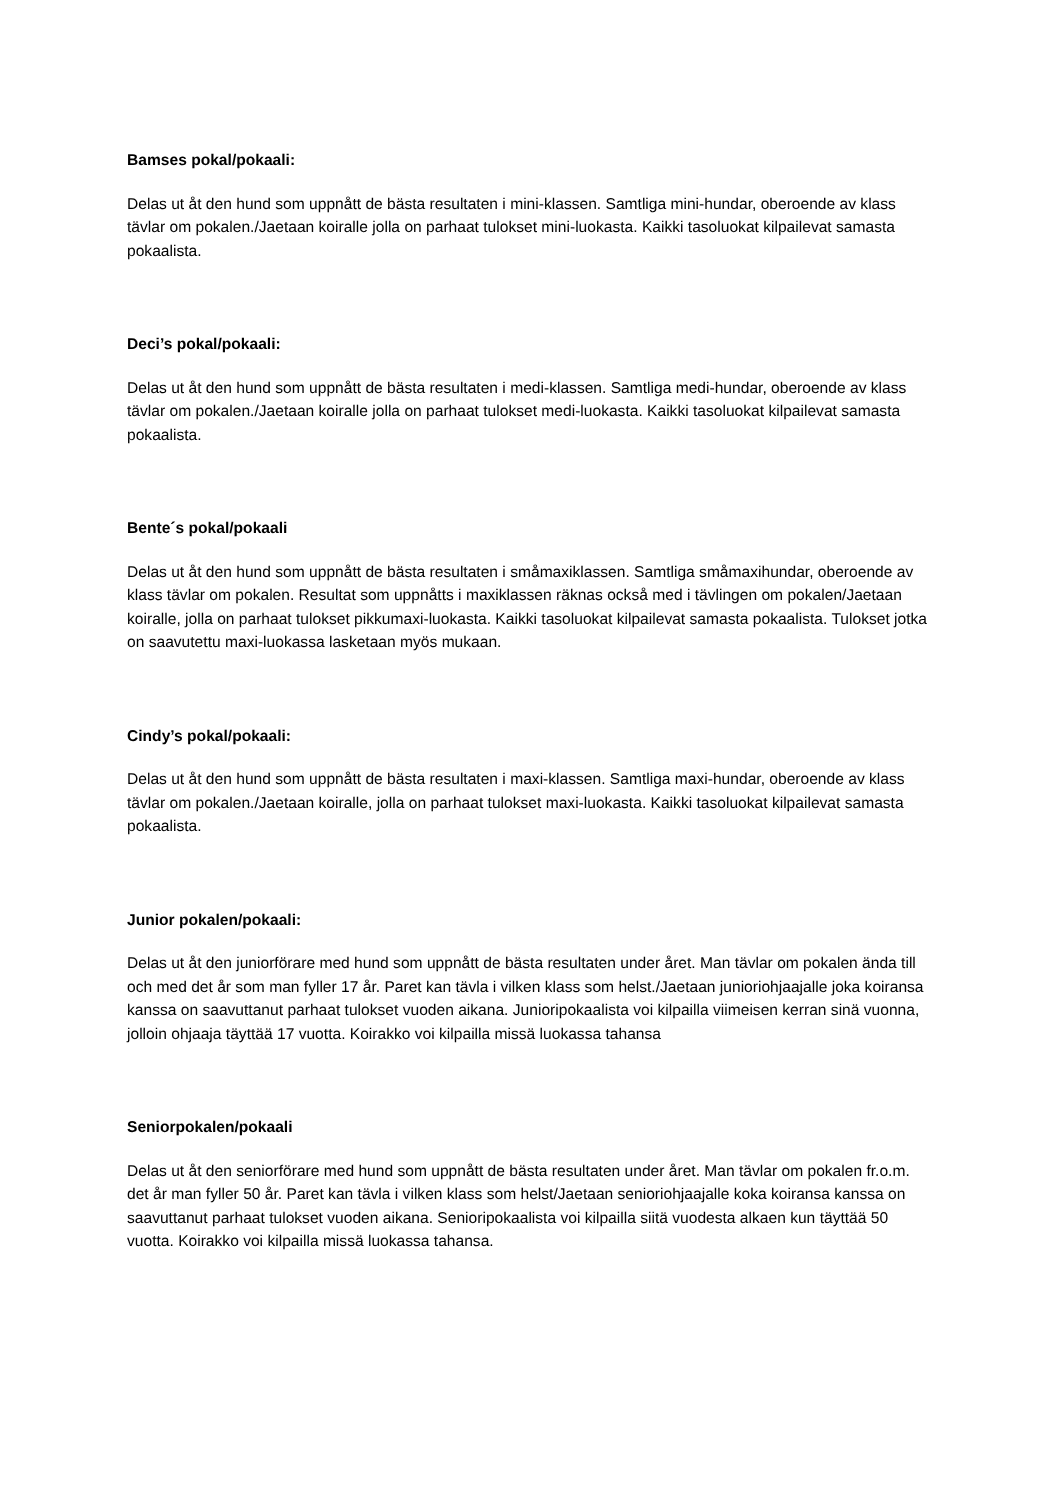Bamses pokal/pokaali:
Delas ut åt den hund som uppnått de bästa resultaten i mini-klassen. Samtliga mini-hundar, oberoende av klass tävlar om pokalen./Jaetaan koiralle jolla on parhaat tulokset mini-luokasta. Kaikki tasoluokat kilpailevat samasta pokaalista.
Deci’s pokal/pokaali:
Delas ut åt den hund som uppnått de bästa resultaten i medi-klassen. Samtliga medi-hundar, oberoende av klass tävlar om pokalen./Jaetaan koiralle jolla on parhaat tulokset medi-luokasta. Kaikki tasoluokat kilpailevat samasta pokaalista.
Bente´s pokal/pokaali
Delas ut åt den hund som uppnått de bästa resultaten i småmaxiklassen. Samtliga småmaxihundar, oberoende av klass tävlar om pokalen. Resultat som uppnåtts i maxiklassen räknas också med i tävlingen om pokalen/Jaetaan koiralle, jolla on parhaat tulokset pikkumaxi-luokasta. Kaikki tasoluokat kilpailevat samasta pokaalista. Tulokset jotka on saavutettu maxi-luokassa lasketaan myös mukaan.
Cindy’s pokal/pokaali:
Delas ut åt den hund som uppnått de bästa resultaten i maxi-klassen. Samtliga maxi-hundar, oberoende av klass tävlar om pokalen./Jaetaan koiralle, jolla on parhaat tulokset maxi-luokasta. Kaikki tasoluokat kilpailevat samasta pokaalista.
Junior pokalen/pokaali:
Delas ut åt den juniorförare med hund som uppnått de bästa resultaten under året. Man tävlar om pokalen ända till och med det år som man fyller 17 år. Paret kan tävla i vilken klass som helst./Jaetaan junioriohjaajalle joka koiransa kanssa on saavuttanut parhaat tulokset vuoden aikana. Junioripokaalista voi kilpailla viimeisen kerran sinä vuonna, jolloin ohjaaja täyttää 17 vuotta. Koirakko voi kilpailla missä luokassa tahansa
Seniorpokalen/pokaali
Delas ut åt den seniorförare med hund som uppnått de bästa resultaten under året. Man tävlar om pokalen fr.o.m. det år man fyller 50 år. Paret kan tävla i vilken klass som helst/Jaetaan senioriohjaajalle koka koiransa kanssa on saavuttanut parhaat tulokset vuoden aikana. Senioripokaalista voi kilpailla siitä vuodesta alkaen kun täyttää 50 vuotta. Koirakko voi kilpailla missä luokassa tahansa.